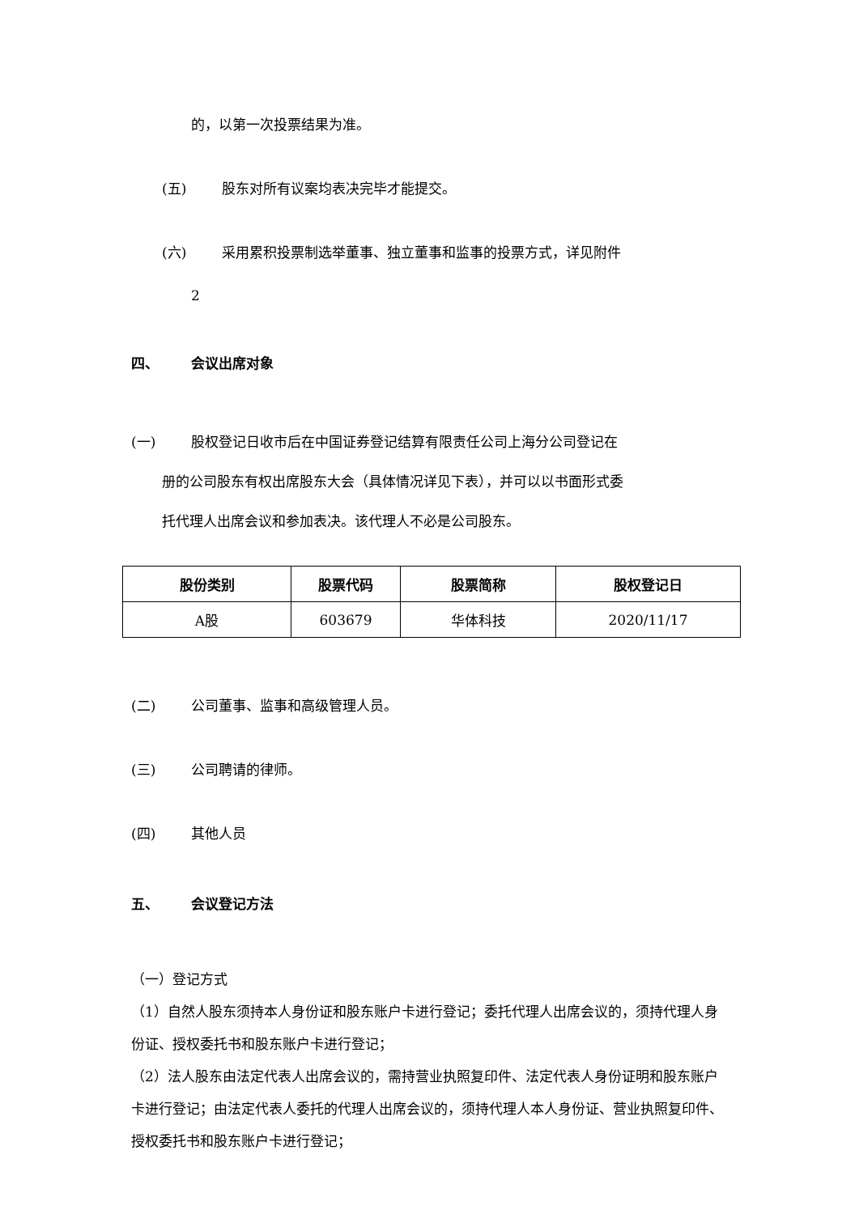的，以第一次投票结果为准。
(五) 股东对所有议案均表决完毕才能提交。
(六) 采用累积投票制选举董事、独立董事和监事的投票方式，详见附件
2
四、 会议出席对象
(一) 股权登记日收市后在中国证券登记结算有限责任公司上海分公司登记在
册的公司股东有权出席股东大会（具体情况详见下表），并可以以书面形式委
托代理人出席会议和参加表决。该代理人不必是公司股东。
| 股份类别 | 股票代码 | 股票简称 | 股权登记日 |
| --- | --- | --- | --- |
| A股 | 603679 | 华体科技 | 2020/11/17 |
(二) 公司董事、监事和高级管理人员。
(三) 公司聘请的律师。
(四) 其他人员
五、 会议登记方法
（一）登记方式
（1）自然人股东须持本人身份证和股东账户卡进行登记；委托代理人出席会议的，须持代理人身份证、授权委托书和股东账户卡进行登记；
（2）法人股东由法定代表人出席会议的，需持营业执照复印件、法定代表人身份证明和股东账户卡进行登记；由法定代表人委托的代理人出席会议的，须持代理人本人身份证、营业执照复印件、授权委托书和股东账户卡进行登记；